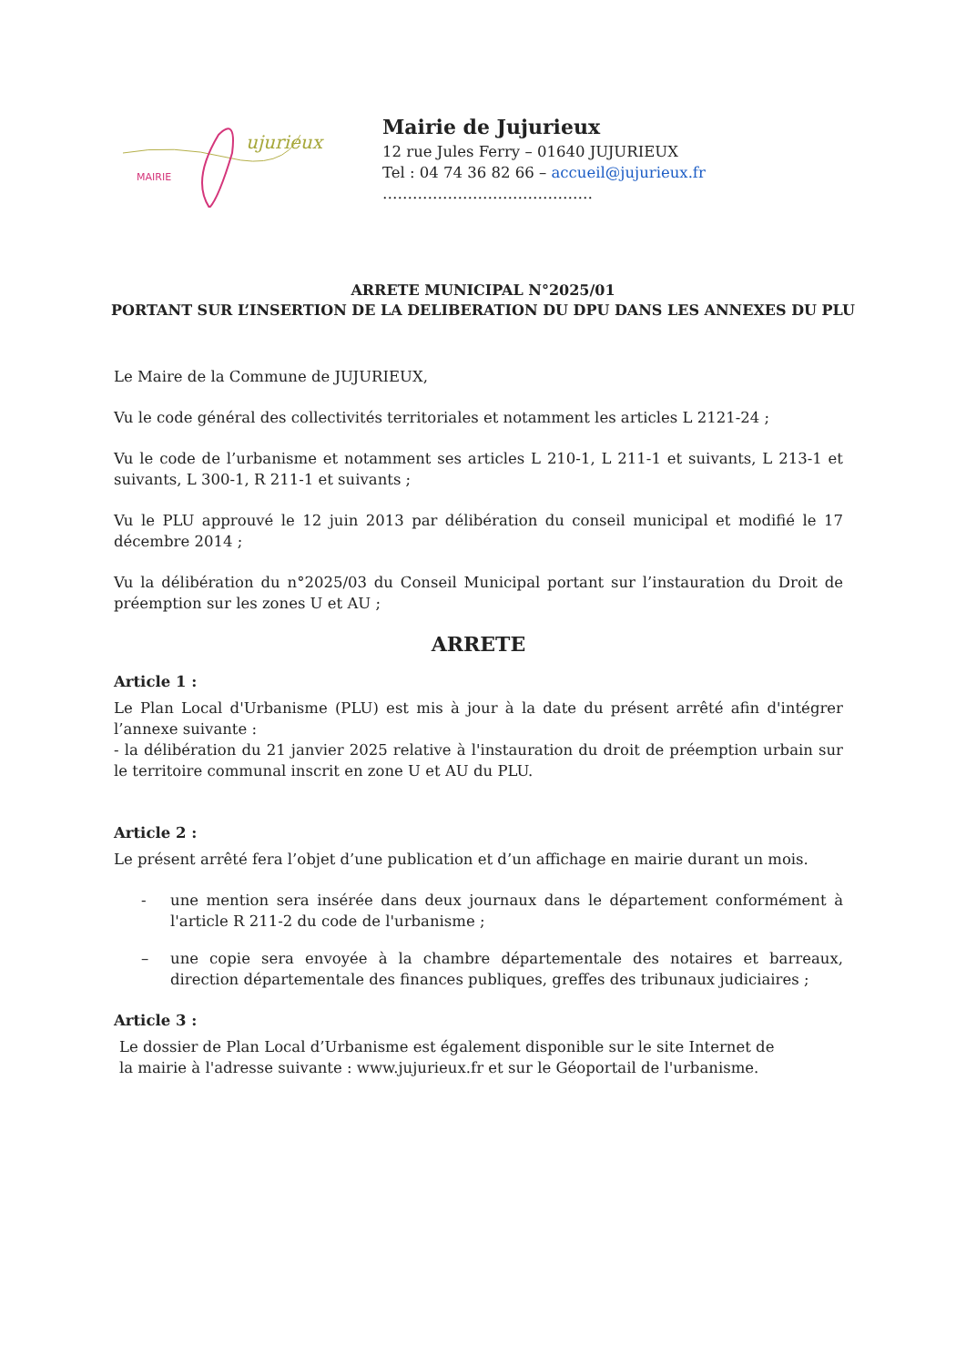MAIRIE
ujurieux
Mairie de Jujurieux
12 rue Jules Ferry – 01640 JUJURIEUX
Tel : 04 74 36 82 66 – accueil@jujurieux.fr
……………………………………
ARRETE MUNICIPAL N°2025/01
PORTANT SUR L’INSERTION DE LA DELIBERATION DU DPU DANS LES ANNEXES DU PLU
Le Maire de la Commune de JUJURIEUX,
Vu le code général des collectivités territoriales et notamment les articles L 2121-24 ;
Vu le code de l’urbanisme et notamment ses articles L 210-1, L 211-1 et suivants, L 213-1 et suivants, L 300-1, R 211-1 et suivants ;
Vu le PLU approuvé le 12 juin 2013 par délibération du conseil municipal et modifié le 17 décembre 2014 ;
Vu la délibération du n°2025/03 du Conseil Municipal portant sur l’instauration du Droit de préemption sur les zones U et AU ;
ARRETE
Article 1 :
Le Plan Local d'Urbanisme (PLU) est mis à jour à la date du présent arrêté afin d'intégrer l’annexe suivante :
- la délibération du 21 janvier 2025 relative à l'instauration du droit de préemption urbain sur le territoire communal inscrit en zone U et AU du PLU.
Article 2 :
Le présent arrêté fera l’objet d’une publication et d’un affichage en mairie durant un mois.
- une mention sera insérée dans deux journaux dans le département conformément à l'article R 211-2 du code de l'urbanisme ;
– une copie sera envoyée à la chambre départementale des notaires et barreaux, direction départementale des finances publiques, greffes des tribunaux judiciaires ;
Article 3 :
Le dossier de Plan Local d’Urbanisme est également disponible sur le site Internet de
la mairie à l'adresse suivante : www.jujurieux.fr et sur le Géoportail de l'urbanisme.